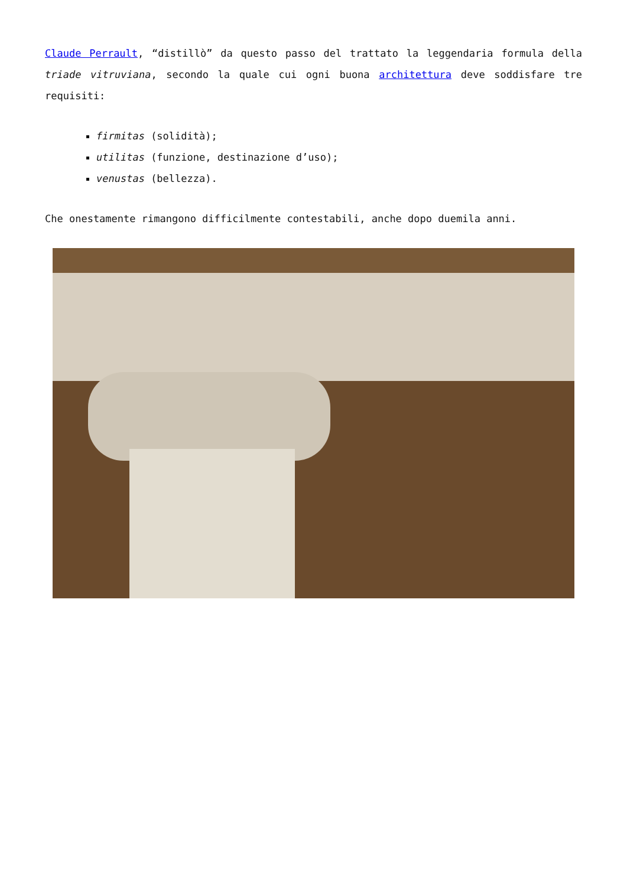Claude Perrault, “distillò” da questo passo del trattato la leggendaria formula della triade vitruviana, secondo la quale cui ogni buona architettura deve soddisfare tre requisiti:
firmitas (solidità);
utilitas (funzione, destinazione d’uso);
venustas (bellezza).
Che onestamente rimangono difficilmente contestabili, anche dopo duemila anni.